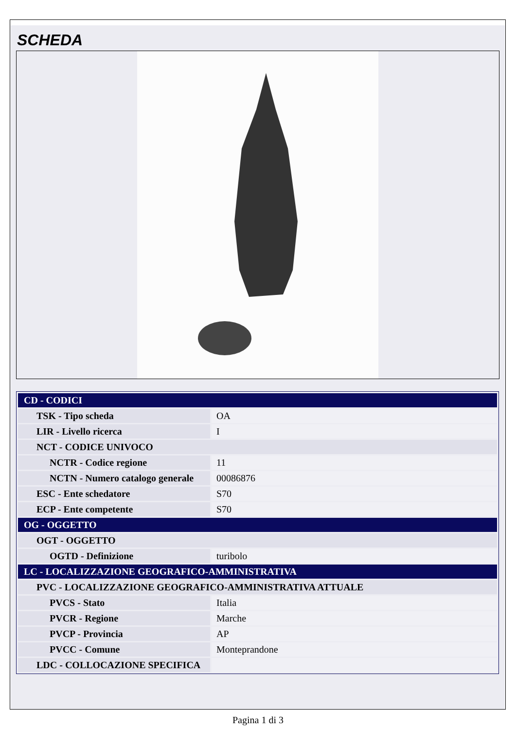SCHEDA
| CD - CODICI | |
| TSK - Tipo scheda | OA |
| LIR - Livello ricerca | I |
| NCT - CODICE UNIVOCO | |
| NCTR - Codice regione | 11 |
| NCTN - Numero catalogo generale | 00086876 |
| ESC - Ente schedatore | S70 |
| ECP - Ente competente | S70 |
| OG - OGGETTO | |
| OGT - OGGETTO | |
| OGTD - Definizione | turibolo |
| LC - LOCALIZZAZIONE GEOGRAFICO-AMMINISTRATIVA | |
| PVC - LOCALIZZAZIONE GEOGRAFICO-AMMINISTRATIVA ATTUALE | |
| PVCS - Stato | Italia |
| PVCR - Regione | Marche |
| PVCP - Provincia | AP |
| PVCC - Comune | Monteprandone |
| LDC - COLLOCAZIONE SPECIFICA | |
Pagina 1 di 3